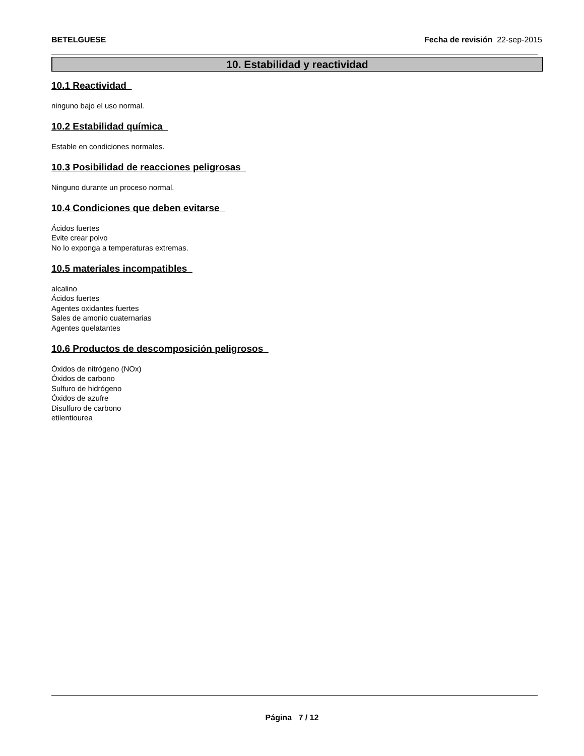BETELGUESE Fecha de revisión 22-sep-2015
10. Estabilidad y reactividad
10.1 Reactividad
ninguno bajo el uso normal.
10.2 Estabilidad química
Estable en condiciones normales.
10.3 Posibilidad de reacciones peligrosas
Ninguno durante un proceso normal.
10.4 Condiciones que deben evitarse
Ácidos fuertes
Evite crear polvo
No lo exponga a temperaturas extremas.
10.5 materiales incompatibles
alcalino
Ácidos fuertes
Agentes oxidantes fuertes
Sales de amonio cuaternarias
Agentes quelatantes
10.6 Productos de descomposición peligrosos
Óxidos de nitrógeno (NOx)
Óxidos de carbono
Sulfuro de hidrógeno
Óxidos de azufre
Disulfuro de carbono
etilentiourea
Página 7 / 12